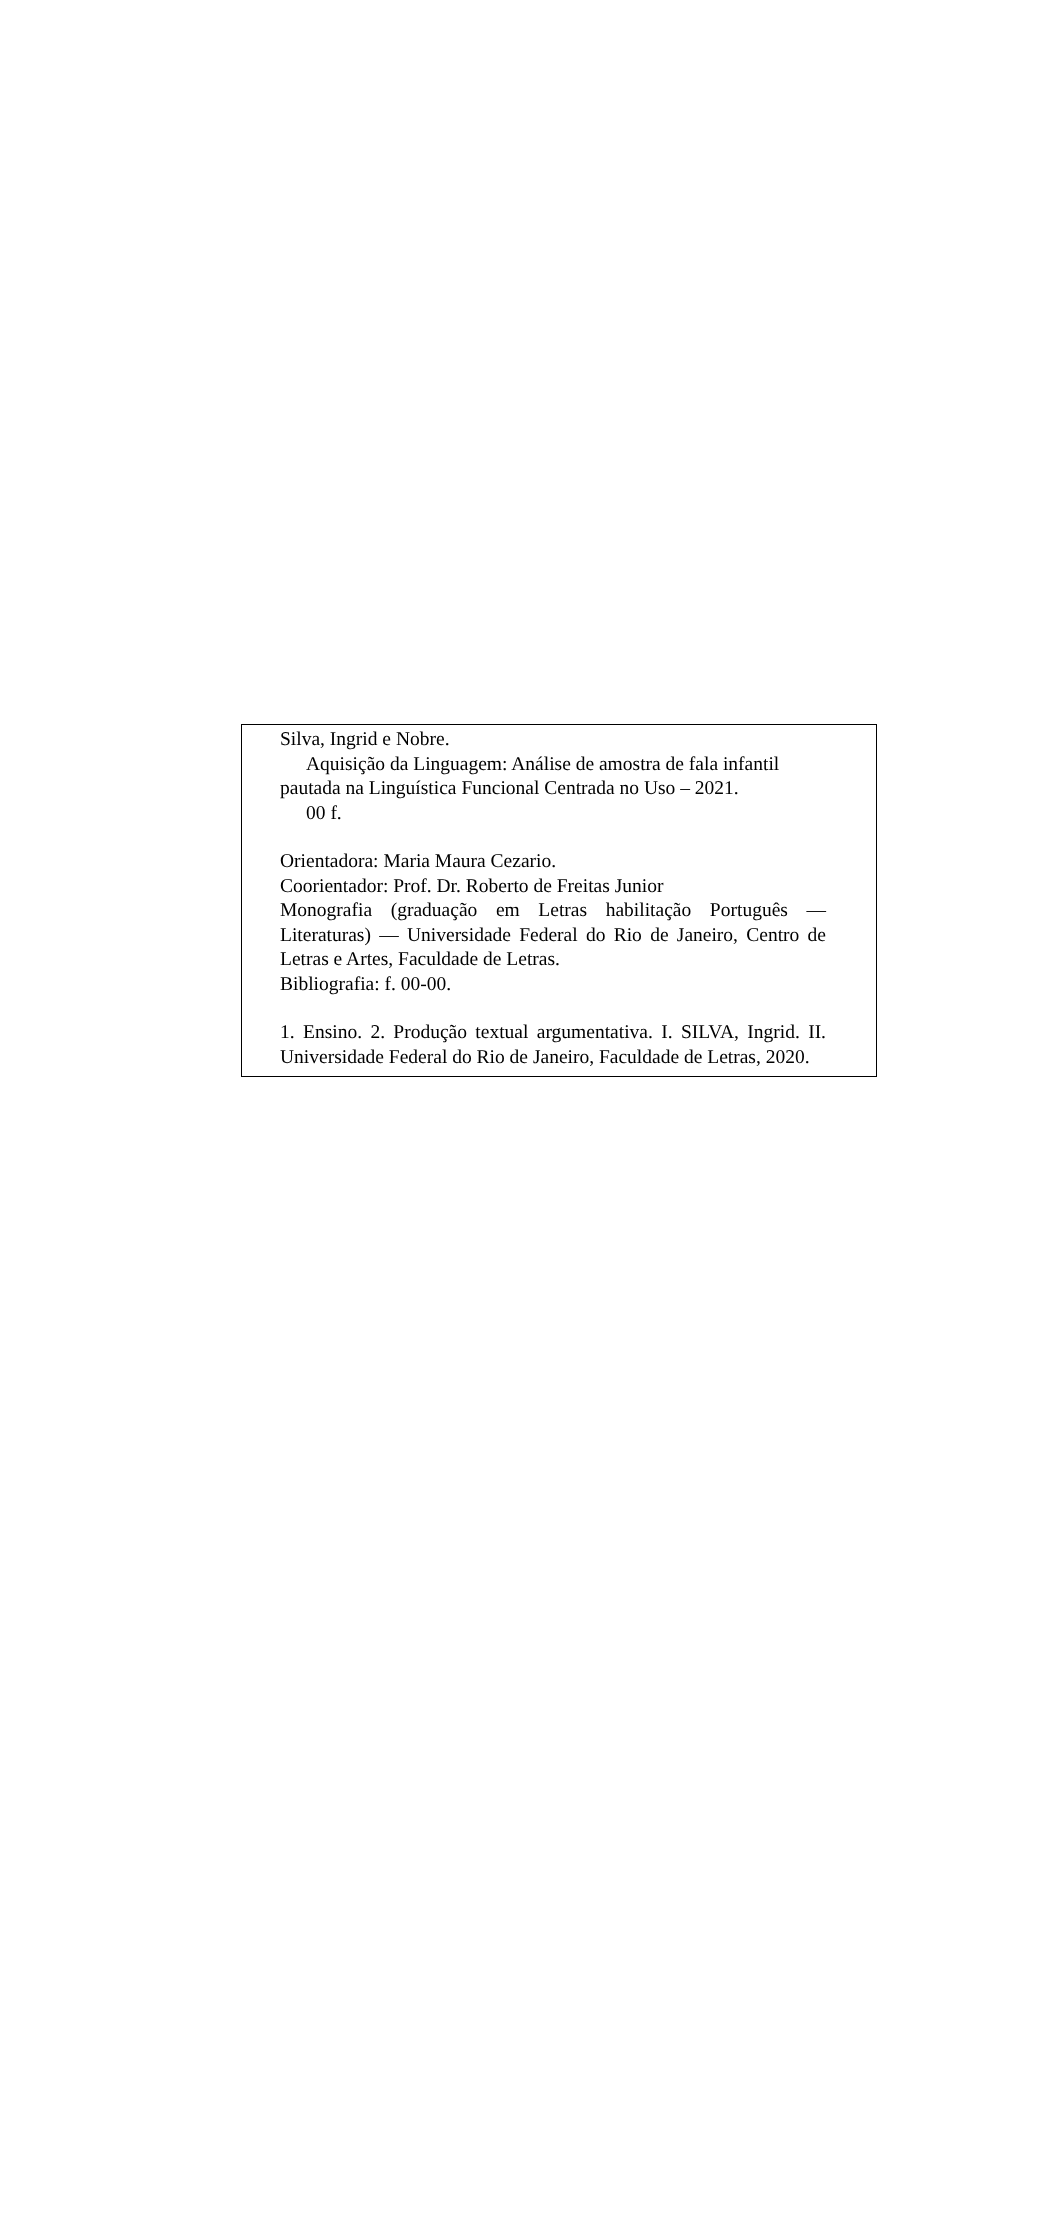Silva, Ingrid e Nobre.
Aquisição da Linguagem: Análise de amostra de fala infantil pautada na Linguística Funcional Centrada no Uso – 2021.
00 f.
Orientadora: Maria Maura Cezario.
Coorientador: Prof. Dr. Roberto de Freitas Junior
Monografia (graduação em Letras habilitação Português — Literaturas) — Universidade Federal do Rio de Janeiro, Centro de Letras e Artes, Faculdade de Letras.
Bibliografia: f. 00-00.
1. Ensino. 2. Produção textual argumentativa. I. SILVA, Ingrid. II. Universidade Federal do Rio de Janeiro, Faculdade de Letras, 2020.